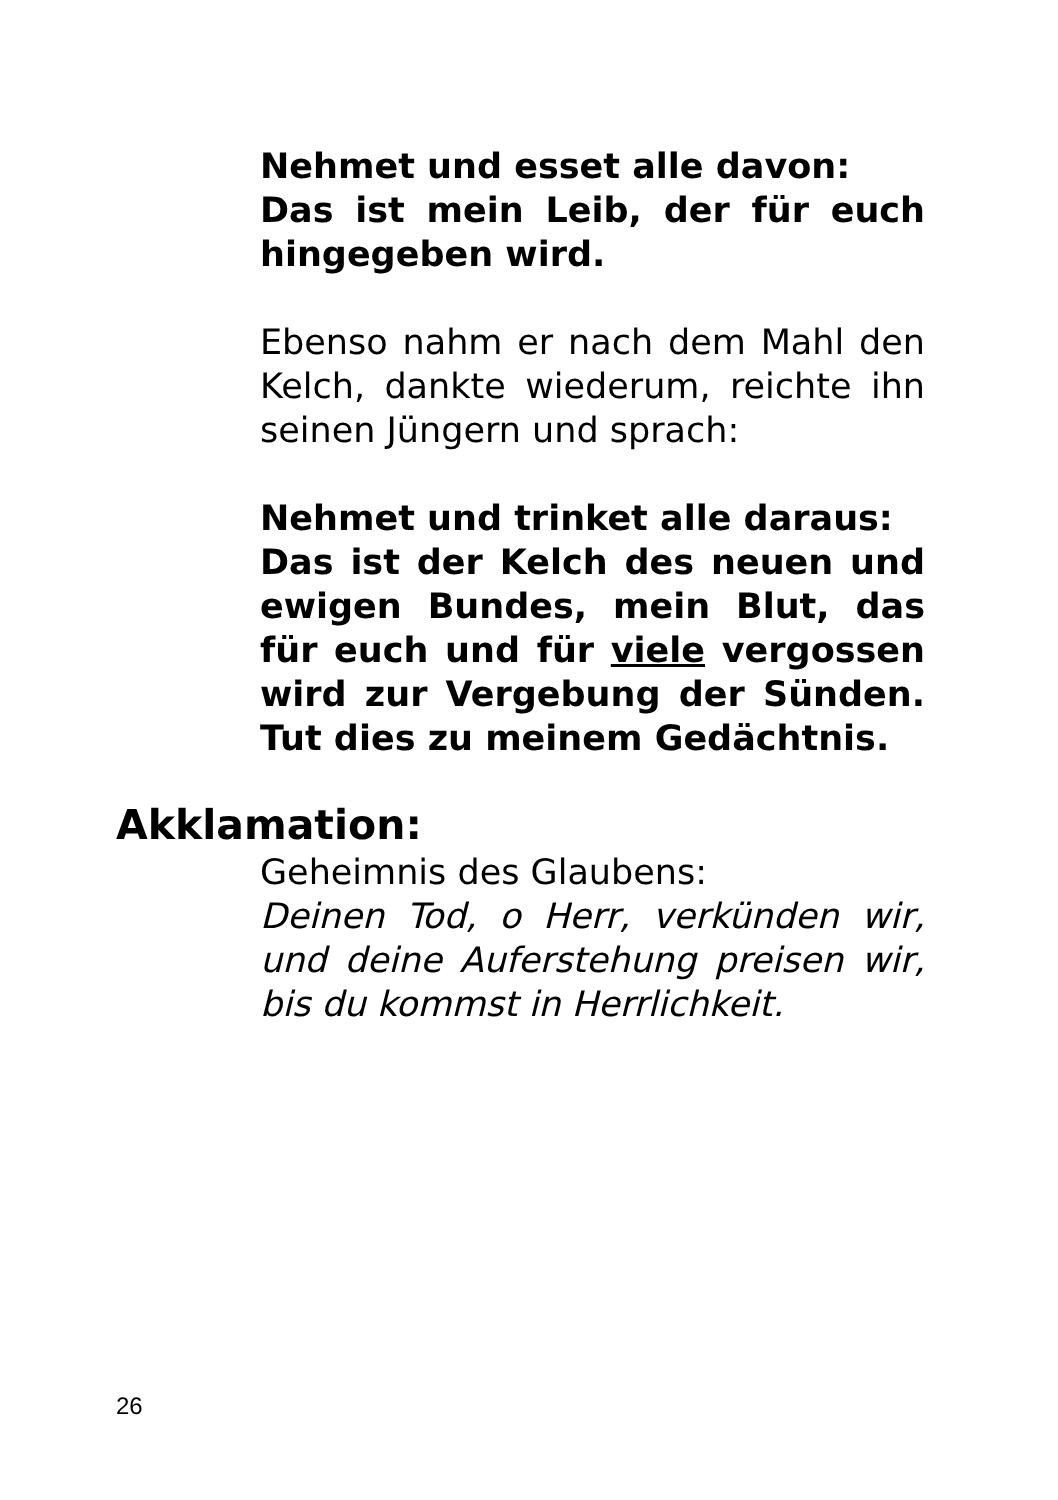Nehmet und esset alle davon:
Das ist mein Leib, der für euch hingegeben wird.
Ebenso nahm er nach dem Mahl den Kelch, dankte wiederum, reichte ihn seinen Jüngern und sprach:
Nehmet und trinket alle daraus:
Das ist der Kelch des neuen und ewigen Bundes, mein Blut, das für euch und für viele vergossen wird zur Vergebung der Sünden. Tut dies zu meinem Gedächtnis.
Akklamation:
Geheimnis des Glaubens:
Deinen Tod, o Herr, verkünden wir, und deine Auferstehung preisen wir, bis du kommst in Herrlichkeit.
26